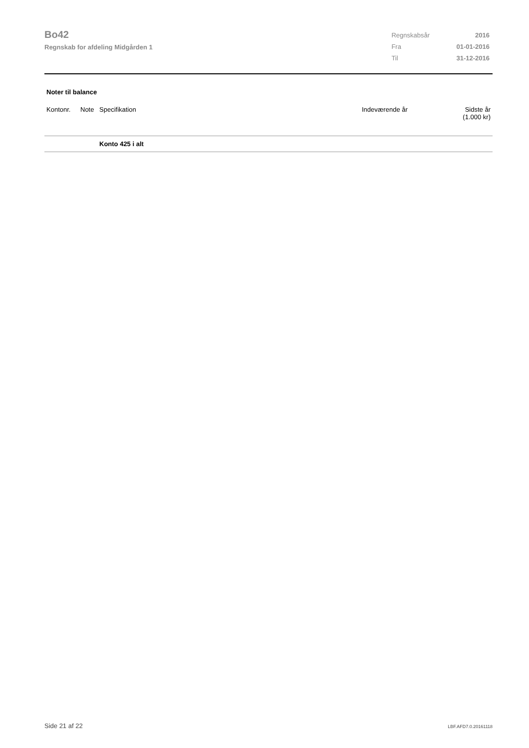Bo42
Regnskab for afdeling Midgården 1
| Regnskabsår | 2016 |
| Fra | 01-01-2016 |
| Til | 31-12-2016 |
Noter til balance
| Kontonr. | Note | Specifikation | Indeværende år | Sidste år (1.000 kr) |
| --- | --- | --- | --- | --- |
| | | Konto 425 i alt | | |
Side 21 af 22 LBF.AFD7.0.20161118